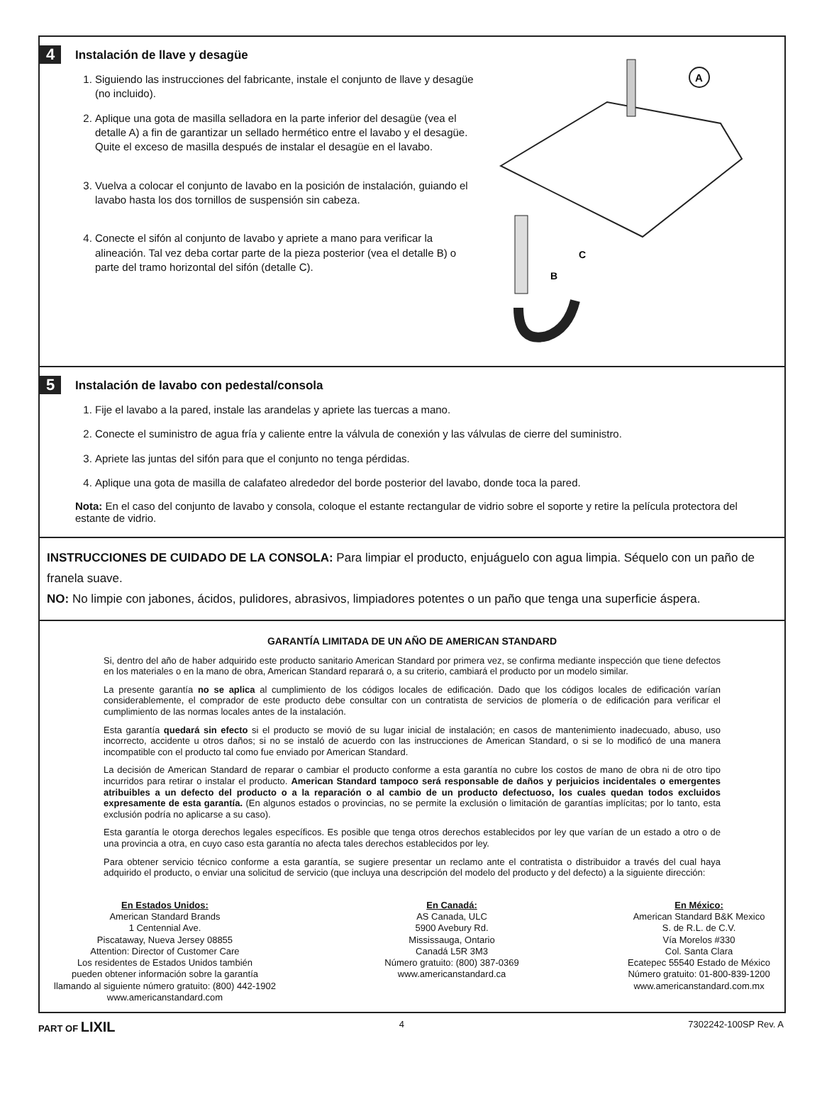4
Instalación de llave y desagüe
1. Siguiendo las instrucciones del fabricante, instale el conjunto de llave y desagüe (no incluido).
2. Aplique una gota de masilla selladora en la parte inferior del desagüe (vea el detalle A) a fin de garantizar un sellado hermético entre el lavabo y el desagüe. Quite el exceso de masilla después de instalar el desagüe en el lavabo.
3. Vuelva a colocar el conjunto de lavabo en la posición de instalación, guiando el lavabo hasta los dos tornillos de suspensión sin cabeza.
4. Conecte el sifón al conjunto de lavabo y apriete a mano para verificar la alineación. Tal vez deba cortar parte de la pieza posterior (vea el detalle B) o parte del tramo horizontal del sifón (detalle C).
A
B
C
5
Instalación de lavabo con pedestal/consola
1. Fije el lavabo a la pared, instale las arandelas y apriete las tuercas a mano.
2. Conecte el suministro de agua fría y caliente entre la válvula de conexión y las válvulas de cierre del suministro.
3. Apriete las juntas del sifón para que el conjunto no tenga pérdidas.
4. Aplique una gota de masilla de calafateo alrededor del borde posterior del lavabo, donde toca la pared.
Nota: En el caso del conjunto de lavabo y consola, coloque el estante rectangular de vidrio sobre el soporte y retire la película protectora del estante de vidrio.
INSTRUCCIONES DE CUIDADO DE LA CONSOLA: Para limpiar el producto, enjuáguelo con agua limpia. Séquelo con un paño de franela suave.
NO: No limpie con jabones, ácidos, pulidores, abrasivos, limpiadores potentes o un paño que tenga una superficie áspera.
GARANTÍA LIMITADA DE UN AÑO DE AMERICAN STANDARD
Si, dentro del año de haber adquirido este producto sanitario American Standard por primera vez, se confirma mediante inspección que tiene defectos en los materiales o en la mano de obra, American Standard reparará o, a su criterio, cambiará el producto por un modelo similar.
La presente garantía no se aplica al cumplimiento de los códigos locales de edificación. Dado que los códigos locales de edificación varían considerablemente, el comprador de este producto debe consultar con un contratista de servicios de plomería o de edificación para verificar el cumplimiento de las normas locales antes de la instalación.
Esta garantía quedará sin efecto si el producto se movió de su lugar inicial de instalación; en casos de mantenimiento inadecuado, abuso, uso incorrecto, accidente u otros daños; si no se instaló de acuerdo con las instrucciones de American Standard, o si se lo modificó de una manera incompatible con el producto tal como fue enviado por American Standard.
La decisión de American Standard de reparar o cambiar el producto conforme a esta garantía no cubre los costos de mano de obra ni de otro tipo incurridos para retirar o instalar el producto. American Standard tampoco será responsable de daños y perjuicios incidentales o emergentes atribuibles a un defecto del producto o a la reparación o al cambio de un producto defectuoso, los cuales quedan todos excluidos expresamente de esta garantía. (En algunos estados o provincias, no se permite la exclusión o limitación de garantías implícitas; por lo tanto, esta exclusión podría no aplicarse a su caso).
Esta garantía le otorga derechos legales específicos. Es posible que tenga otros derechos establecidos por ley que varían de un estado a otro o de una provincia a otra, en cuyo caso esta garantía no afecta tales derechos establecidos por ley.
Para obtener servicio técnico conforme a esta garantía, se sugiere presentar un reclamo ante el contratista o distribuidor a través del cual haya adquirido el producto, o enviar una solicitud de servicio (que incluya una descripción del modelo del producto y del defecto) a la siguiente dirección:
En Estados Unidos:
American Standard Brands
1 Centennial Ave.
Piscataway, Nueva Jersey 08855
Attention: Director of Customer Care
Los residentes de Estados Unidos también
pueden obtener información sobre la garantía
llamando al siguiente número gratuito: (800) 442-1902
www.americanstandard.com
En Canadá:
AS Canada, ULC
5900 Avebury Rd.
Mississauga, Ontario
Canadá L5R 3M3
Número gratuito: (800) 387-0369
www.americanstandard.ca
En México:
American Standard B&K Mexico
S. de R.L. de C.V.
Vía Morelos #330
Col. Santa Clara
Ecatepec 55540 Estado de México
Número gratuito: 01-800-839-1200
www.americanstandard.com.mx
PART OF LIXIL 4 7302242-100SP Rev. A